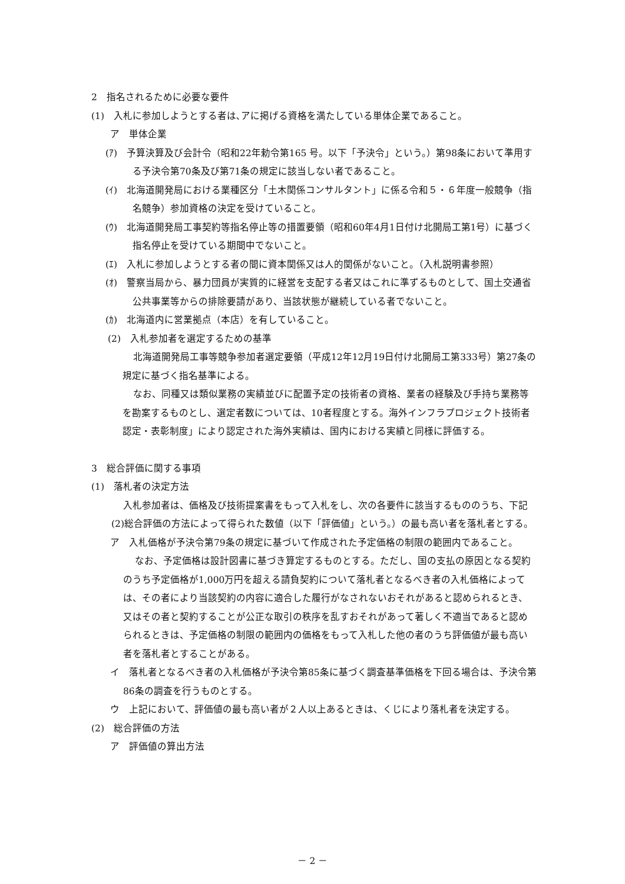2　指名されるために必要な要件
(1)　入札に参加しようとする者は､アに掲げる資格を満たしている単体企業であること。
ア　単体企業
(ｱ)　予算決算及び会計令（昭和22年勅令第165 号。以下「予決令」という。）第98条において準用する予決令第70条及び第71条の規定に該当しない者であること。
(ｲ)　北海道開発局における業種区分「土木関係コンサルタント」に係る令和５・６年度一般競争（指名競争）参加資格の決定を受けていること。
(ｳ)　北海道開発局工事契約等指名停止等の措置要領（昭和60年4月1日付け北開局工第1号）に基づく指名停止を受けている期間中でないこと。
(ｴ)　入札に参加しようとする者の間に資本関係又は人的関係がないこと。（入札説明書参照）
(ｵ)　警察当局から、暴力団員が実質的に経営を支配する者又はこれに準ずるものとして、国土交通省公共事業等からの排除要請があり、当該状態が継続している者でないこと。
(ｶ)　北海道内に営業拠点（本店）を有していること。
(2)　入札参加者を選定するための基準
北海道開発局工事等競争参加者選定要領（平成12年12月19日付け北開局工第333号）第27条の規定に基づく指名基準による。
なお、同種又は類似業務の実績並びに配置予定の技術者の資格、業者の経験及び手持ち業務等を勘案するものとし、選定者数については、10者程度とする。海外インフラプロジェクト技術者認定・表彰制度」により認定された海外実績は、国内における実績と同様に評価する。
3　総合評価に関する事項
(1)　落札者の決定方法
入札参加者は、価格及び技術提案書をもって入札をし、次の各要件に該当するもののうち、下記(2)総合評価の方法によって得られた数値（以下「評価値」という。）の最も高い者を落札者とする。
ア　入札価格が予決令第79条の規定に基づいて作成された予定価格の制限の範囲内であること。
なお、予定価格は設計図書に基づき算定するものとする。ただし、国の支払の原因となる契約のうち予定価格が1,000万円を超える請負契約について落札者となるべき者の入札価格によっては、その者により当該契約の内容に適合した履行がなされないおそれがあると認められるとき、又はその者と契約することが公正な取引の秩序を乱すおそれがあって著しく不適当であると認められるときは、予定価格の制限の範囲内の価格をもって入札した他の者のうち評価値が最も高い者を落札者とすることがある。
イ　落札者となるべき者の入札価格が予決令第85条に基づく調査基準価格を下回る場合は、予決令第86条の調査を行うものとする。
ウ　上記において、評価値の最も高い者が２人以上あるときは、くじにより落札者を決定する。
(2)　総合評価の方法
ア　評価値の算出方法
－ 2 －